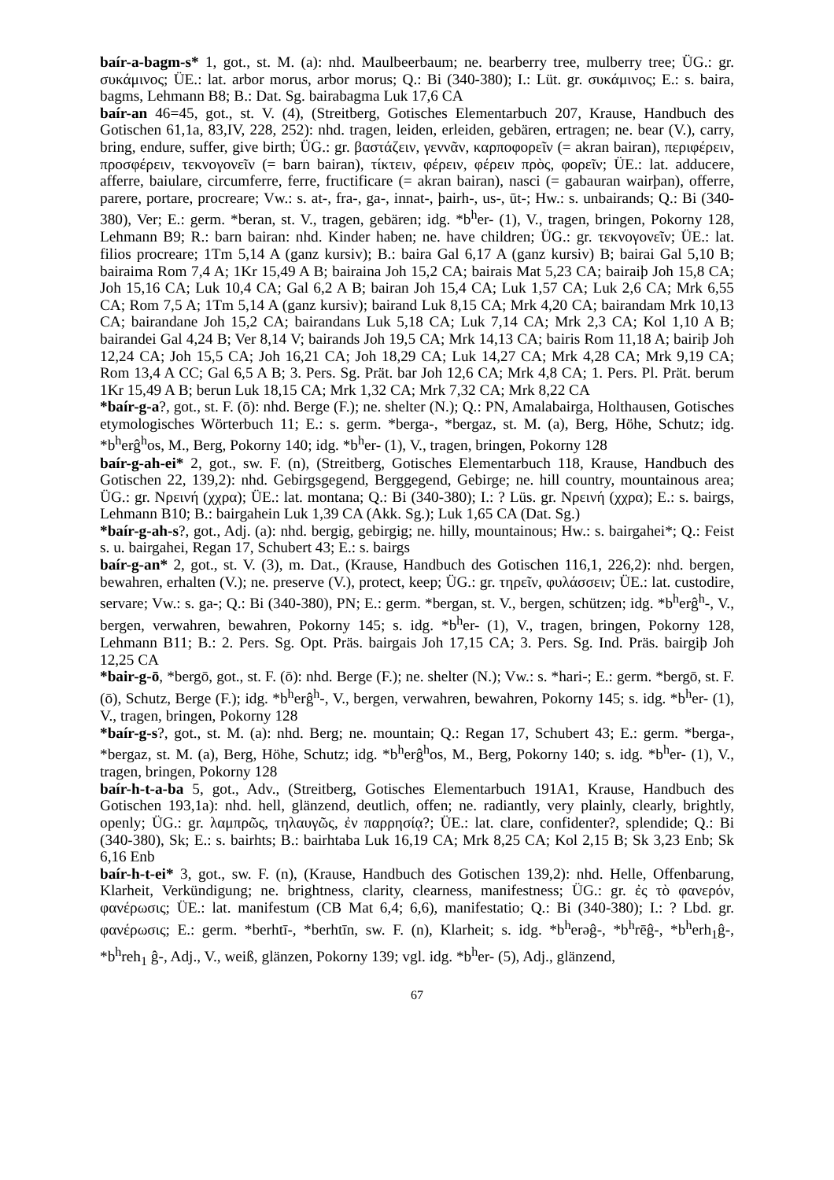baír-a-bagm-s* 1, got., st. M. (a): nhd. Maulbeerbaum; ne. bearberry tree, mulberry tree; ÜG.: gr. συκάμινος; ÜE.: lat. arbor morus, arbor morus; Q.: Bi (340-380); I.: Lüt. gr. συκάμινος; E.: s. baira, bagms, Lehmann B8; B.: Dat. Sg. bairabagma Luk 17,6 CA
baír-an 46=45, got., st. V. (4), (Streitberg, Gotisches Elementarbuch 207, Krause, Handbuch des Gotischen 61,1a, 83,IV, 228, 252): nhd. tragen, leiden, erleiden, gebären, ertragen; ne. bear (V.), carry, bring, endure, suffer, give birth; ÜG.: gr. βαστάζειν, γεννᾶν, καρποφορεῖν (= akran bairan), περιφέρειν, προσφέρειν, τεκνογονεῖν (= barn bairan), τίκτειν, φέρειν, φέρειν πρὸς, φορεῖν; ÜE.: lat. adducere, afferre, baiulare, circumferre, ferre, fructificare (= akran bairan), nasci (= gabauran wairþan), offerre, parere, portare, procreare; Vw.: s. at-, fra-, ga-, innat-, þairh-, us-, ūt-; Hw.: s. unbairands; Q.: Bi (340-380), Ver; E.: germ. *beran, st. V., tragen, gebären; idg. *b<sup>h</sup>er- (1), V., tragen, bringen, Pokorny 128, Lehmann B9; R.: barn bairan: nhd. Kinder haben; ne. have children; ÜG.: gr. τεκνογονεῖν; ÜE.: lat. filios procreare; 1Tm 5,14 A (ganz kursiv); B.: baira Gal 6,17 A (ganz kursiv) B; bairai Gal 5,10 B; bairaima Rom 7,4 A; 1Kr 15,49 A B; bairaina Joh 15,2 CA; bairais Mat 5,23 CA; bairaiþ Joh 15,8 CA; Joh 15,16 CA; Luk 10,4 CA; Gal 6,2 A B; bairan Joh 15,4 CA; Luk 1,57 CA; Luk 2,6 CA; Mrk 6,55 CA; Rom 7,5 A; 1Tm 5,14 A (ganz kursiv); bairand Luk 8,15 CA; Mrk 4,20 CA; bairandam Mrk 10,13 CA; bairandane Joh 15,2 CA; bairandans Luk 5,18 CA; Luk 7,14 CA; Mrk 2,3 CA; Kol 1,10 A B; bairandei Gal 4,24 B; Ver 8,14 V; bairands Joh 19,5 CA; Mrk 14,13 CA; bairis Rom 11,18 A; bairiþ Joh 12,24 CA; Joh 15,5 CA; Joh 16,21 CA; Joh 18,29 CA; Luk 14,27 CA; Mrk 4,28 CA; Mrk 9,19 CA; Rom 13,4 A CC; Gal 6,5 A B; 3. Pers. Sg. Prät. bar Joh 12,6 CA; Mrk 4,8 CA; 1. Pers. Pl. Prät. berum 1Kr 15,49 A B; berun Luk 18,15 CA; Mrk 1,32 CA; Mrk 7,32 CA; Mrk 8,22 CA
*baír-g-a?, got., st. F. (ō): nhd. Berge (F.); ne. shelter (N.); Q.: PN, Amalabairga, Holthausen, Gotisches etymologisches Wörterbuch 11; E.: s. germ. *berga-, *bergaz, st. M. (a), Berg, Höhe, Schutz; idg. *b<sup>h</sup>erĝ<sup>h</sup>os, M., Berg, Pokorny 140; idg. *b<sup>h</sup>er- (1), V., tragen, bringen, Pokorny 128
baír-g-ah-ei* 2, got., sw. F. (n), (Streitberg, Gotisches Elementarbuch 118, Krause, Handbuch des Gotischen 22, 139,2): nhd. Gebirgsgegend, Berggegend, Gebirge; ne. hill country, mountainous area; ÜG.: gr. Νρεινή (χχρα); ÜE.: lat. montana; Q.: Bi (340-380); I.: ? Lüs. gr. Νρεινή (χχρα); E.: s. bairgs, Lehmann B10; B.: bairgahein Luk 1,39 CA (Akk. Sg.); Luk 1,65 CA (Dat. Sg.)
*baír-g-ah-s?, got., Adj. (a): nhd. bergig, gebirgig; ne. hilly, mountainous; Hw.: s. bairgahei*; Q.: Feist s. u. bairgahei, Regan 17, Schubert 43; E.: s. bairgs
baír-g-an* 2, got., st. V. (3), m. Dat., (Krause, Handbuch des Gotischen 116,1, 226,2): nhd. bergen, bewahren, erhalten (V.); ne. preserve (V.), protect, keep; ÜG.: gr. τηρεῖν, φυλάσσειν; ÜE.: lat. custodire, servare; Vw.: s. ga-; Q.: Bi (340-380), PN; E.: germ. *bergan, st. V., bergen, schützen; idg. *b<sup>h</sup>erĝ<sup>h</sup>-, V., bergen, verwahren, bewahren, Pokorny 145; s. idg. *b<sup>h</sup>er- (1), V., tragen, bringen, Pokorny 128, Lehmann B11; B.: 2. Pers. Sg. Opt. Präs. bairgais Joh 17,15 CA; 3. Pers. Sg. Ind. Präs. bairgiþ Joh 12,25 CA
*bair-g-ō, *bergō, got., st. F. (ō): nhd. Berge (F.); ne. shelter (N.); Vw.: s. *hari-; E.: germ. *bergō, st. F. (ō), Schutz, Berge (F.); idg. *b<sup>h</sup>erĝ<sup>h</sup>-, V., bergen, verwahren, bewahren, Pokorny 145; s. idg. *b<sup>h</sup>er- (1), V., tragen, bringen, Pokorny 128
*baír-g-s?, got., st. M. (a): nhd. Berg; ne. mountain; Q.: Regan 17, Schubert 43; E.: germ. *berga-, *bergaz, st. M. (a), Berg, Höhe, Schutz; idg. *b<sup>h</sup>erĝ<sup>h</sup>os, M., Berg, Pokorny 140; s. idg. *b<sup>h</sup>er- (1), V., tragen, bringen, Pokorny 128
baír-h-t-a-ba 5, got., Adv., (Streitberg, Gotisches Elementarbuch 191A1, Krause, Handbuch des Gotischen 193,1a): nhd. hell, glänzend, deutlich, offen; ne. radiantly, very plainly, clearly, brightly, openly; ÜG.: gr. λαμπρῶς, τηλαυγῶς, ἐν παρρησίᾳ?; ÜE.: lat. clare, confidenter?, splendide; Q.: Bi (340-380), Sk; E.: s. bairhts; B.: bairhtaba Luk 16,19 CA; Mrk 8,25 CA; Kol 2,15 B; Sk 3,23 Enb; Sk 6,16 Enb
baír-h-t-ei* 3, got., sw. F. (n), (Krause, Handbuch des Gotischen 139,2): nhd. Helle, Offenbarung, Klarheit, Verkündigung; ne. brightness, clarity, clearness, manifestness; ÜG.: gr. ἐς τὸ φανερόν, φανέρωσις; ÜE.: lat. manifestum (CB Mat 6,4; 6,6), manifestatio; Q.: Bi (340-380); I.: ? Lbd. gr. φανέρωσις; E.: germ. *berhtī-, *berhtīn, sw. F. (n), Klarheit; s. idg. *b<sup>h</sup>erəĝ-, *b<sup>h</sup>rēĝ-, *b<sup>h</sup>erh<sub>1</sub>ĝ-, *b<sup>h</sup>reh<sub>1</sub> ĝ-, Adj., V., weiß, glänzen, Pokorny 139; vgl. idg. *b<sup>h</sup>er- (5), Adj., glänzend,
67